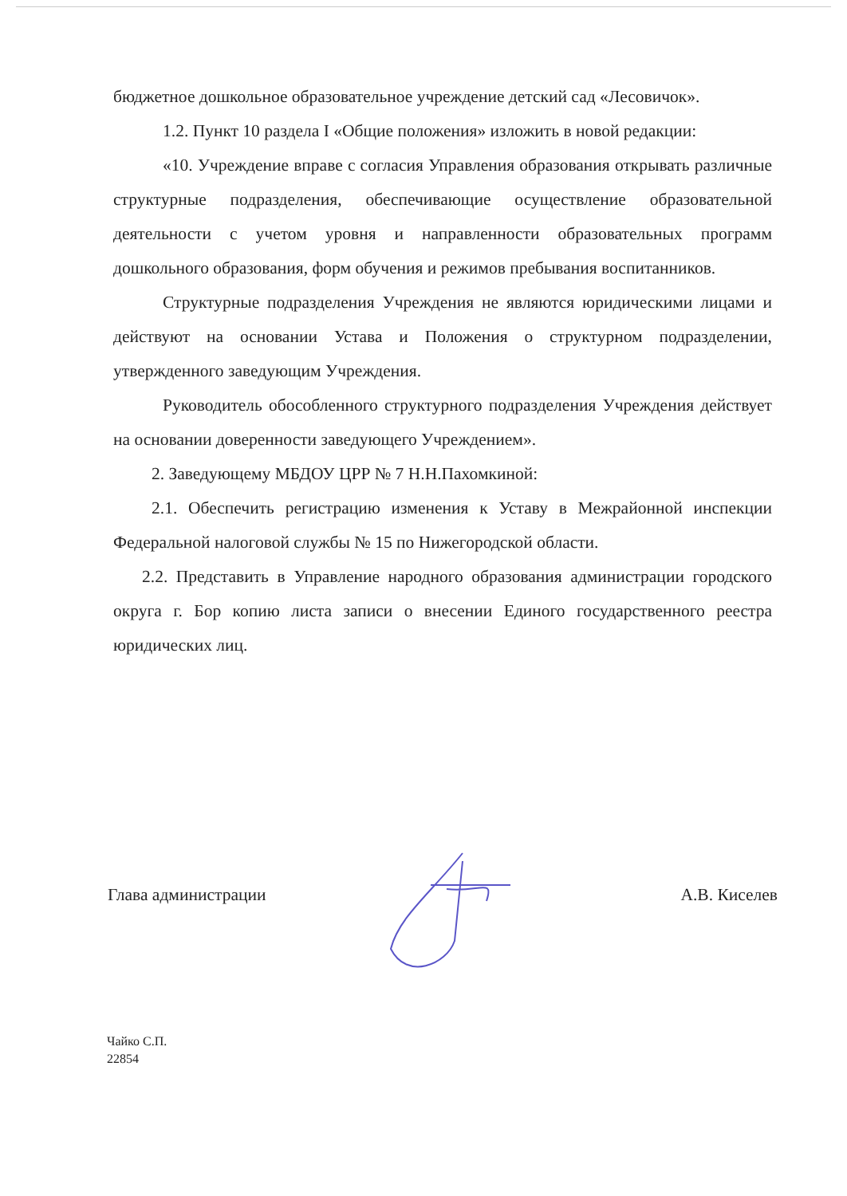бюджетное дошкольное образовательное учреждение детский сад «Лесовичок».
1.2. Пункт 10 раздела I «Общие положения» изложить в новой редакции:
«10. Учреждение вправе с согласия Управления образования открывать различные структурные подразделения, обеспечивающие осуществление образовательной деятельности с учетом уровня и направленности образовательных программ дошкольного образования, форм обучения и режимов пребывания воспитанников.
Структурные подразделения Учреждения не являются юридическими лицами и действуют на основании Устава и Положения о структурном подразделении, утвержденного заведующим Учреждения.
Руководитель обособленного структурного подразделения Учреждения действует на основании доверенности заведующего Учреждением».
2. Заведующему МБДОУ ЦРР № 7 Н.Н.Пахомкиной:
2.1. Обеспечить регистрацию изменения к Уставу в Межрайонной инспекции Федеральной налоговой службы № 15 по Нижегородской области.
2.2. Представить в Управление народного образования администрации городского округа г. Бор копию листа записи о внесении Единого государственного реестра юридических лиц.
Глава администрации А.В. Киселев
Чайко С.П.
22854